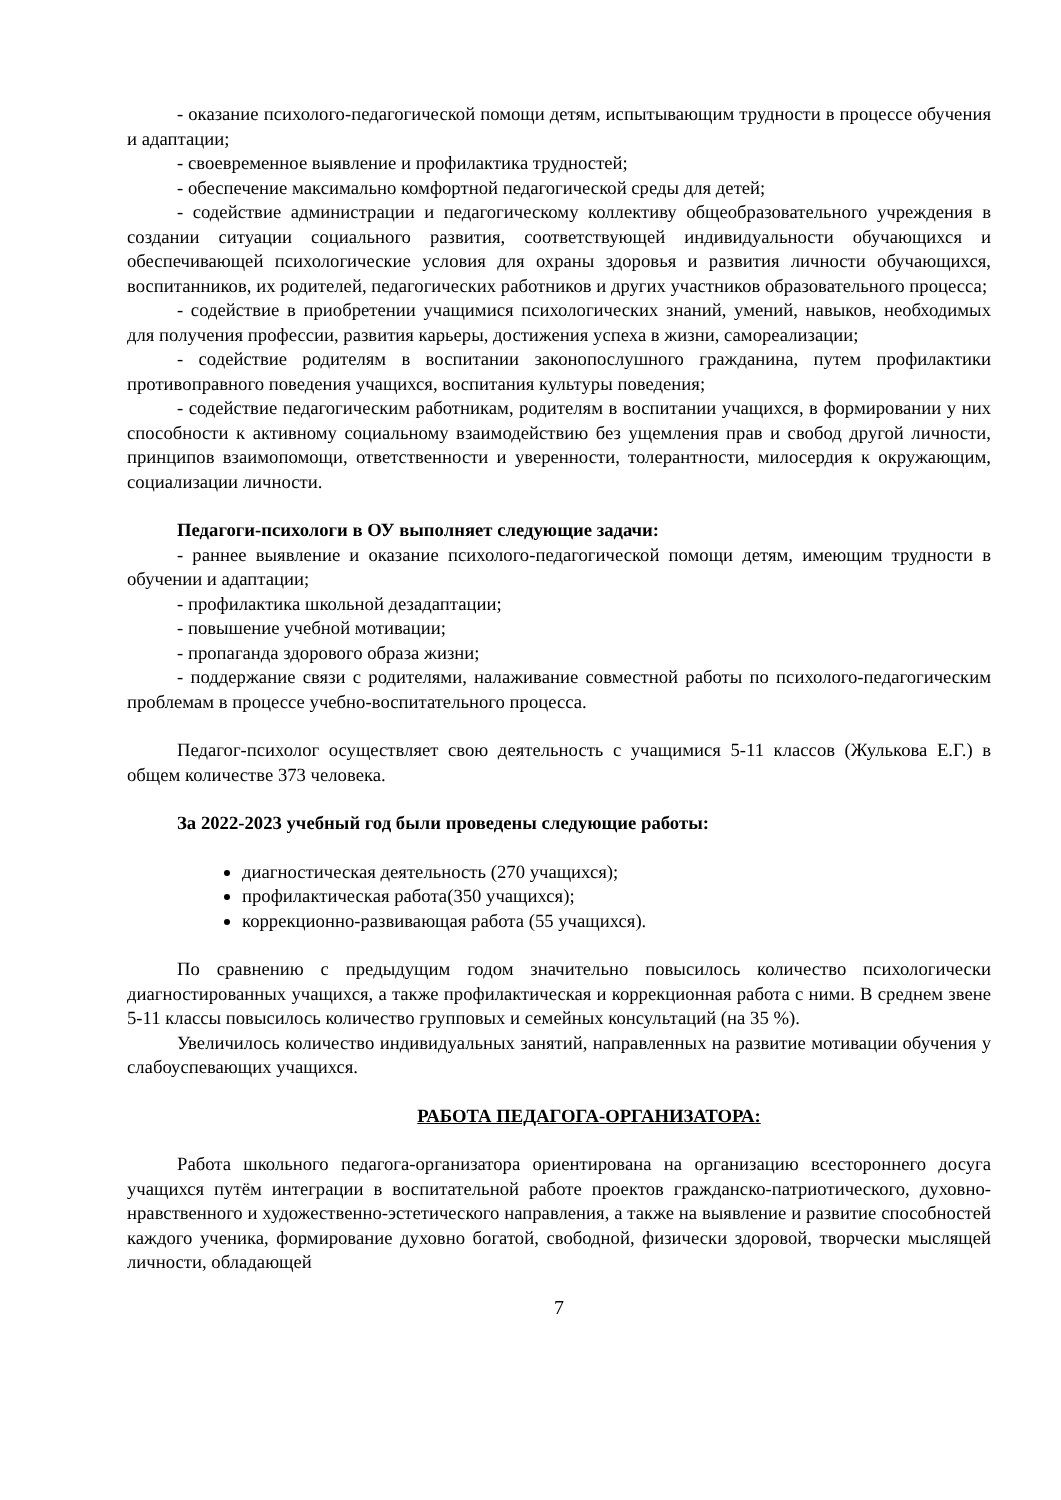- оказание психолого-педагогической помощи детям, испытывающим трудности в процессе обучения и адаптации;
- своевременное выявление и профилактика трудностей;
- обеспечение максимально комфортной педагогической среды для детей;
- содействие администрации и педагогическому коллективу общеобразовательного учреждения в создании ситуации социального развития, соответствующей индивидуальности обучающихся и обеспечивающей психологические условия для охраны здоровья и развития личности обучающихся, воспитанников, их родителей, педагогических работников и других участников образовательного процесса;
- содействие в приобретении учащимися психологических знаний, умений, навыков, необходимых для получения профессии, развития карьеры, достижения успеха в жизни, самореализации;
- содействие родителям в воспитании законопослушного гражданина, путем профилактики противоправного поведения учащихся, воспитания культуры поведения;
- содействие педагогическим работникам, родителям в воспитании учащихся, в формировании у них способности к активному социальному взаимодействию без ущемления прав и свобод другой личности, принципов взаимопомощи, ответственности и уверенности, толерантности, милосердия к окружающим, социализации личности.
Педагоги-психологи в ОУ выполняет следующие задачи:
- раннее выявление и оказание психолого-педагогической помощи детям, имеющим трудности в обучении и адаптации;
- профилактика школьной дезадаптации;
- повышение учебной мотивации;
- пропаганда здорового образа жизни;
- поддержание связи с родителями, налаживание совместной работы по психолого-педагогическим проблемам в процессе учебно-воспитательного процесса.
Педагог-психолог осуществляет свою деятельность с учащимися 5-11 классов (Жулькова Е.Г.) в общем количестве 373 человека.
За 2022-2023 учебный год были проведены следующие работы:
диагностическая деятельность (270 учащихся);
профилактическая работа(350 учащихся);
коррекционно-развивающая работа (55 учащихся).
По сравнению с предыдущим годом значительно повысилось количество психологически диагностированных учащихся, а также профилактическая и коррекционная работа с ними. В среднем звене 5-11 классы повысилось количество групповых и семейных консультаций (на 35 %).
Увеличилось количество индивидуальных занятий, направленных на развитие мотивации обучения у слабоуспевающих учащихся.
РАБОТА ПЕДАГОГА-ОРГАНИЗАТОРА:
Работа школьного педагога-организатора ориентирована на организацию всестороннего досуга учащихся путём интеграции в воспитательной работе проектов гражданско-патриотического, духовно-нравственного и художественно-эстетического направления, а также на выявление и развитие способностей каждого ученика, формирование духовно богатой, свободной, физически здоровой, творчески мыслящей личности, обладающей
7